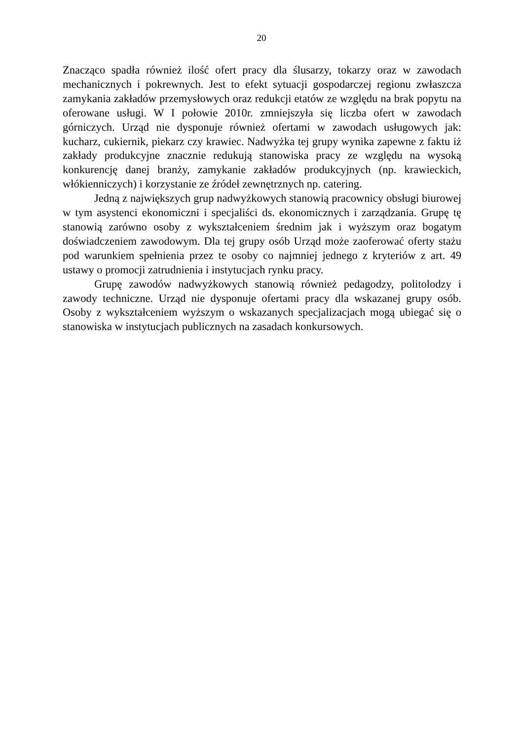20
Znacząco spadła również ilość ofert pracy dla ślusarzy, tokarzy oraz w zawodach mechanicznych i pokrewnych. Jest to efekt sytuacji gospodarczej regionu zwłaszcza zamykania zakładów przemysłowych oraz redukcji etatów ze względu na brak popytu na oferowane usługi. W I połowie 2010r. zmniejszyła się liczba ofert w zawodach górniczych. Urząd nie dysponuje również ofertami w zawodach usługowych jak: kucharz, cukiernik, piekarz czy krawiec. Nadwyżka tej grupy wynika zapewne z faktu iż zakłady produkcyjne znacznie redukują stanowiska pracy ze względu na wysoką konkurencję danej branży, zamykanie zakładów produkcyjnych (np. krawieckich, włókienniczych) i korzystanie ze źródeł zewnętrznych np. catering.
Jedną z największych grup nadwyżkowych stanowią pracownicy obsługi biurowej w tym asystenci ekonomiczni i specjaliści ds. ekonomicznych i zarządzania. Grupę tę stanowią zarówno osoby z wykształceniem średnim jak i wyższym oraz bogatym doświadczeniem zawodowym. Dla tej grupy osób Urząd może zaoferować oferty stażu pod warunkiem spełnienia przez te osoby co najmniej jednego z kryteriów z art. 49 ustawy o promocji zatrudnienia i instytucjach rynku pracy.
Grupę zawodów nadwyżkowych stanowią również pedagodzy, politolodzy i zawody techniczne. Urząd nie dysponuje ofertami pracy dla wskazanej grupy osób. Osoby z wykształceniem wyższym o wskazanych specjalizacjach mogą ubiegać się o stanowiska w instytucjach publicznych na zasadach konkursowych.